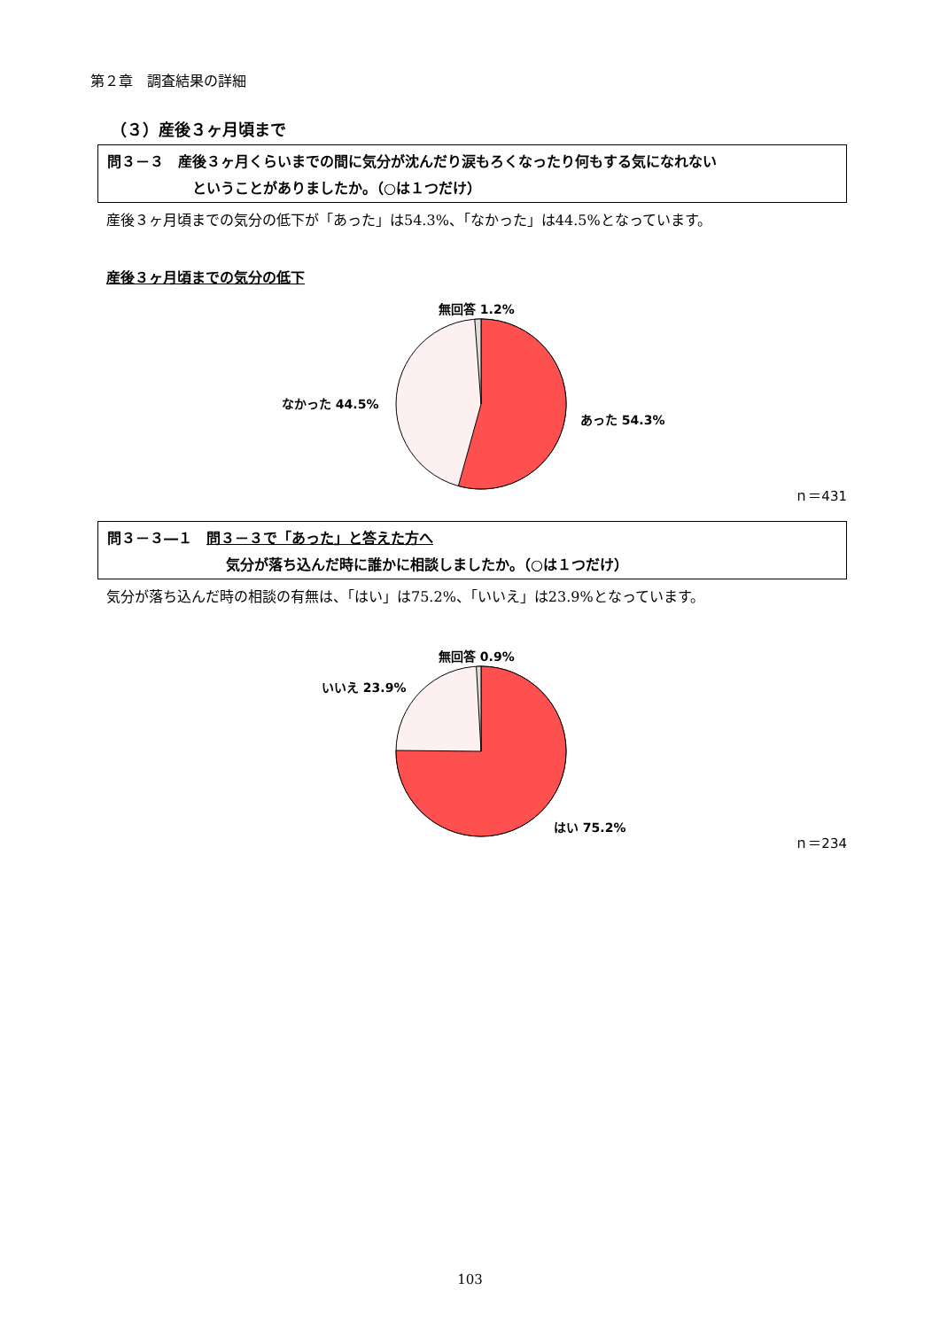第２章　調査結果の詳細
（３）産後３ヶ月頃まで
問３－３　産後３ヶ月くらいまでの間に気分が沈んだり涙もろくなったり何もする気になれない
ということがありましたか。（○は１つだけ）
産後３ヶ月頃までの気分の低下が「あった」は54.3%、「なかった」は44.5%となっています。
産後３ヶ月頃までの気分の低下
無回答 1.2%
なかった 44.5%
あった 54.3%
ｎ＝431
問３－３―１　問３－３で「あった」と答えた方へ
気分が落ち込んだ時に誰かに相談しましたか。（○は１つだけ）
気分が落ち込んだ時の相談の有無は、「はい」は75.2%、「いいえ」は23.9%となっています。
無回答 0.9%
いいえ 23.9%
はい 75.2%
ｎ＝234
103